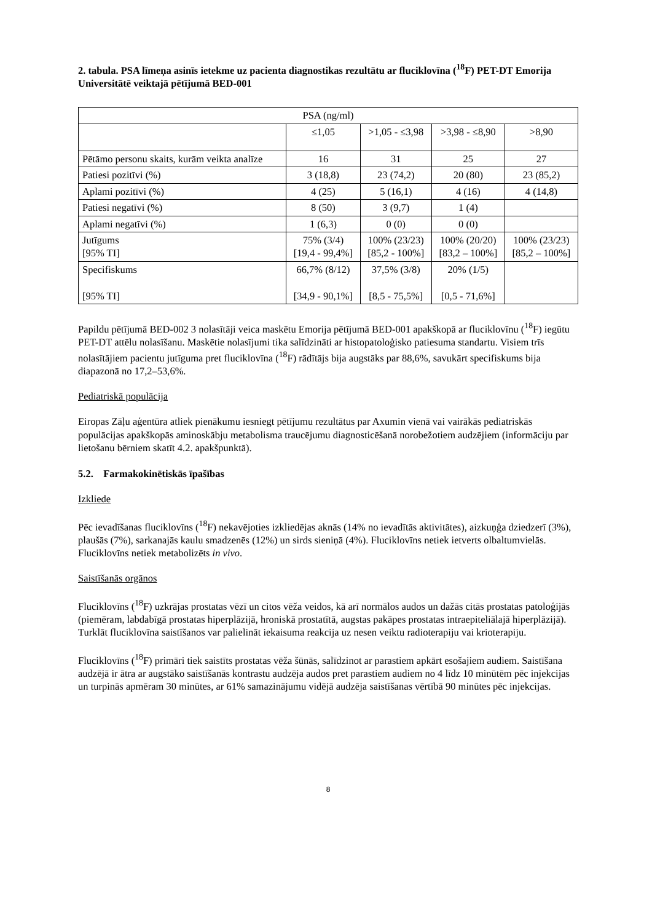2. tabula. PSA līmeņa asinīs ietekme uz pacienta diagnostikas rezultātu ar fluciklovīna (<sup>18</sup>F) PET-DT Emorija Universitātē veiktajā pētījumā BED-001
| PSA (ng/ml) | | | | |
| --- | --- | --- | --- | --- |
| | ≤1,05 | >1,05 - ≤3,98 | >3,98 - ≤8,90 | >8,90 |
| Pētāmo personu skaits, kurām veikta analīze | 16 | 31 | 25 | 27 |
| Patiesi pozitīvi (%) | 3 (18,8) | 23 (74,2) | 20 (80) | 23 (85,2) |
| Aplami pozitīvi (%) | 4 (25) | 5 (16,1) | 4 (16) | 4 (14,8) |
| Patiesi negatīvi (%) | 8 (50) | 3 (9,7) | 1 (4) | |
| Aplami negatīvi (%) | 1 (6,3) | 0 (0) | 0 (0) | |
| Jutīgums [95% TI] | 75% (3/4) [19,4 - 99,4%] | 100% (23/23) [85,2 - 100%] | 100% (20/20) [83,2 – 100%] | 100% (23/23) [85,2 – 100%] |
| Specifiskums [95% TI] | 66,7% (8/12) [34,9 - 90,1%] | 37,5% (3/8) [8,5 - 75,5%] | 20% (1/5) [0,5 - 71,6%] | |
Papildu pētījumā BED-002 3 nolasītāji veica maskētu Emorija pētījumā BED-001 apakškopā ar fluciklovīnu (<sup>18</sup>F) iegūtu PET-DT attēlu nolasīšanu. Maskētie nolasījumi tika salīdzināti ar histopatoloģisko patiesuma standartu. Visiem trīs nolasītājiem pacientu jutīguma pret fluciklovīna (<sup>18</sup>F) rādītājs bija augstāks par 88,6%, savukārt specifiskums bija diapazonā no 17,2–53,6%.
Pediatriskā populācija
Eiropas Zāļu aģentūra atliek pienākumu iesniegt pētījumu rezultātus par Axumin vienā vai vairākās pediatriskās populācijas apakškopās aminoskābju metabolisma traucējumu diagnosticēšanā norobežotiem audzējiem (informāciju par lietošanu bērniem skatīt 4.2. apakšpunktā).
5.2. Farmakokinētiskās īpašības
Izkliede
Pēc ievadīšanas fluciklovīns (<sup>18</sup>F) nekavējoties izkliedējas aknās (14% no ievadītās aktivitātes), aizkuņģa dziedzerī (3%), plaušās (7%), sarkanajās kaulu smadzenēs (12%) un sirds sieniņā (4%). Fluciklovīns netiek ietverts olbaltumvielās. Fluciklovīns netiek metabolizēts in vivo.
Saistīšanās orgānos
Fluciklovīns (<sup>18</sup>F) uzkrājas prostatas vēzī un citos vēža veidos, kā arī normālos audos un dažās citās prostatas patoloģijās (piemēram, labdabīgā prostatas hiperplāzijā, hroniskā prostatītā, augstas pakāpes prostatas intraepiteliālajā hiperplāzijā). Turklāt fluciklovīna saistīšanos var palielināt iekaisuma reakcija uz nesen veiktu radioterapiju vai krioterapiju.
Fluciklovīns (<sup>18</sup>F) primāri tiek saistīts prostatas vēža šūnās, salīdzinot ar parastiem apkārt esošajiem audiem. Saistīšana audzējā ir ātra ar augstāko saistīšanās kontrastu audzēja audos pret parastiem audiem no 4 līdz 10 minūtēm pēc injekcijas un turpinās apmēram 30 minūtes, ar 61% samazinājumu vidējā audzēja saistīšanas vērtībā 90 minūtes pēc injekcijas.
8